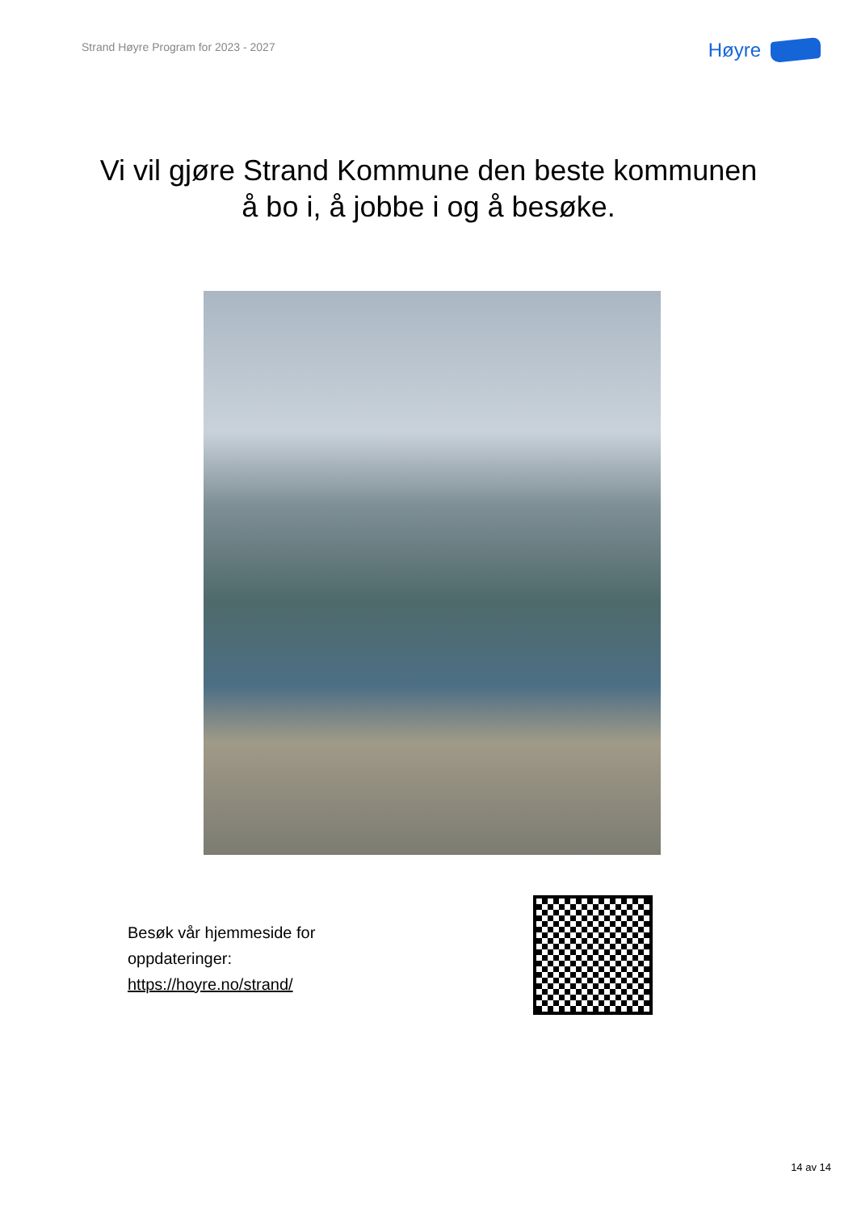Strand Høyre Program for 2023 - 2027
Høyre
Vi vil gjøre Strand Kommune den beste kommunen
å bo i, å jobbe i og å besøke.
Besøk vår hjemmeside for
oppdateringer:
https://hoyre.no/strand/
14 av 14